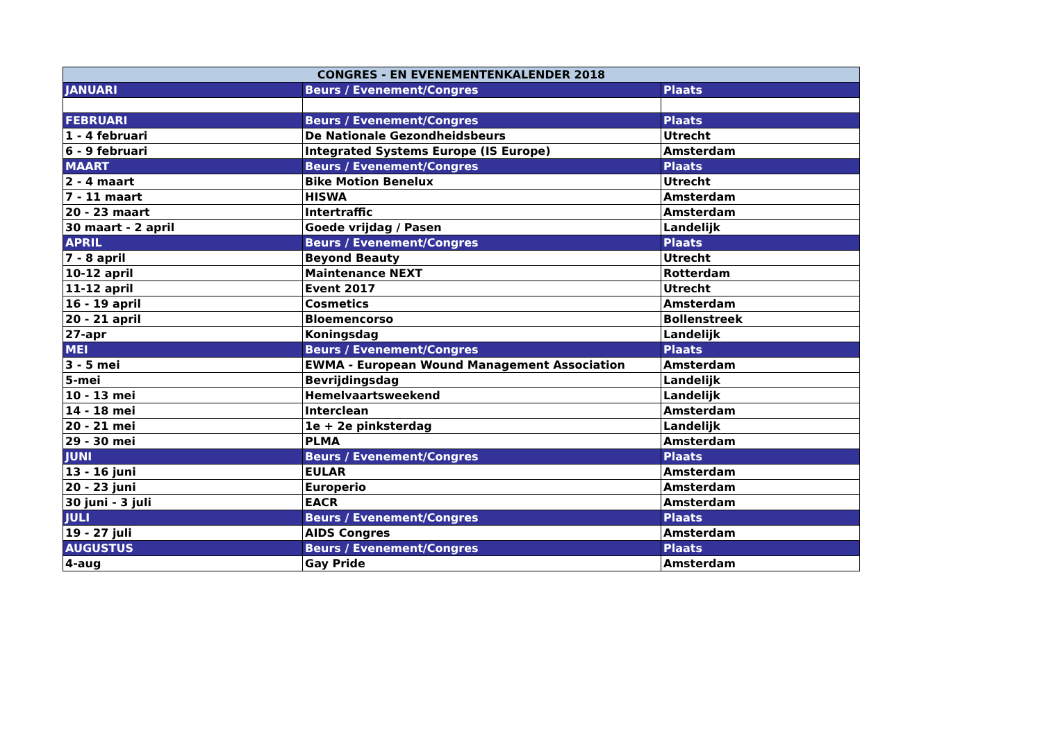| CONGRES - EN EVENEMENTENKALENDER 2018 | | |
| --- | --- | --- |
| JANUARI | Beurs / Evenement/Congres | Plaats |
| FEBRUARI | Beurs / Evenement/Congres | Plaats |
| 1 - 4 februari | De Nationale Gezondheidsbeurs | Utrecht |
| 6 - 9 februari | Integrated Systems Europe (IS Europe) | Amsterdam |
| MAART | Beurs / Evenement/Congres | Plaats |
| 2 - 4 maart | Bike Motion Benelux | Utrecht |
| 7 - 11 maart | HISWA | Amsterdam |
| 20 - 23 maart | Intertraffic | Amsterdam |
| 30 maart - 2 april | Goede vrijdag / Pasen | Landelijk |
| APRIL | Beurs / Evenement/Congres | Plaats |
| 7 - 8 april | Beyond Beauty | Utrecht |
| 10-12 april | Maintenance NEXT | Rotterdam |
| 11-12 april | Event 2017 | Utrecht |
| 16 - 19 april | Cosmetics | Amsterdam |
| 20 - 21 april | Bloemencorso | Bollenstreek |
| 27-apr | Koningsdag | Landelijk |
| MEI | Beurs / Evenement/Congres | Plaats |
| 3 - 5 mei | EWMA - European Wound Management Association | Amsterdam |
| 5-mei | Bevrijdingsdag | Landelijk |
| 10 - 13 mei | Hemelvaartsweekend | Landelijk |
| 14 - 18 mei | Interclean | Amsterdam |
| 20 - 21 mei | 1e + 2e pinksterdag | Landelijk |
| 29 - 30 mei | PLMA | Amsterdam |
| JUNI | Beurs / Evenement/Congres | Plaats |
| 13 - 16 juni | EULAR | Amsterdam |
| 20 - 23 juni | Europerio | Amsterdam |
| 30 juni - 3 juli | EACR | Amsterdam |
| JULI | Beurs / Evenement/Congres | Plaats |
| 19 - 27 juli | AIDS Congres | Amsterdam |
| AUGUSTUS | Beurs / Evenement/Congres | Plaats |
| 4-aug | Gay Pride | Amsterdam |